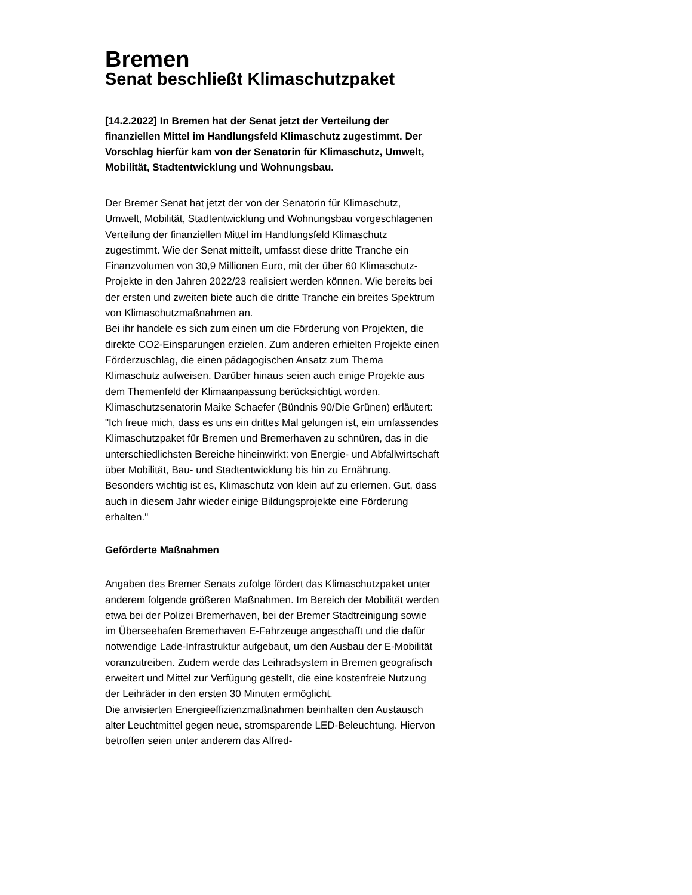Bremen
Senat beschließt Klimaschutzpaket
[14.2.2022] In Bremen hat der Senat jetzt der Verteilung der finanziellen Mittel im Handlungsfeld Klimaschutz zugestimmt. Der Vorschlag hierfür kam von der Senatorin für Klimaschutz, Umwelt, Mobilität, Stadtentwicklung und Wohnungsbau.
Der Bremer Senat hat jetzt der von der Senatorin für Klimaschutz, Umwelt, Mobilität, Stadtentwicklung und Wohnungsbau vorgeschlagenen Verteilung der finanziellen Mittel im Handlungsfeld Klimaschutz zugestimmt. Wie der Senat mitteilt, umfasst diese dritte Tranche ein Finanzvolumen von 30,9 Millionen Euro, mit der über 60 Klimaschutz-Projekte in den Jahren 2022/23 realisiert werden können. Wie bereits bei der ersten und zweiten biete auch die dritte Tranche ein breites Spektrum von Klimaschutzmaßnahmen an.
Bei ihr handele es sich zum einen um die Förderung von Projekten, die direkte CO2-Einsparungen erzielen. Zum anderen erhielten Projekte einen Förderzuschlag, die einen pädagogischen Ansatz zum Thema Klimaschutz aufweisen. Darüber hinaus seien auch einige Projekte aus dem Themenfeld der Klimaanpassung berücksichtigt worden.
Klimaschutzsenatorin Maike Schaefer (Bündnis 90/Die Grünen) erläutert: "Ich freue mich, dass es uns ein drittes Mal gelungen ist, ein umfassendes Klimaschutzpaket für Bremen und Bremerhaven zu schnüren, das in die unterschiedlichsten Bereiche hineinwirkt: von Energie- und Abfallwirtschaft über Mobilität, Bau- und Stadtentwicklung bis hin zu Ernährung. Besonders wichtig ist es, Klimaschutz von klein auf zu erlernen. Gut, dass auch in diesem Jahr wieder einige Bildungsprojekte eine Förderung erhalten."
Geförderte Maßnahmen
Angaben des Bremer Senats zufolge fördert das Klimaschutzpaket unter anderem folgende größeren Maßnahmen. Im Bereich der Mobilität werden etwa bei der Polizei Bremerhaven, bei der Bremer Stadtreinigung sowie im Überseehafen Bremerhaven E-Fahrzeuge angeschafft und die dafür notwendige Lade-Infrastruktur aufgebaut, um den Ausbau der E-Mobilität voranzutreiben. Zudem werde das Leihradsystem in Bremen geografisch erweitert und Mittel zur Verfügung gestellt, die eine kostenfreie Nutzung der Leihräder in den ersten 30 Minuten ermöglicht.
Die anvisierten Energieeffizienzmaßnahmen beinhalten den Austausch alter Leuchtmittel gegen neue, stromsparende LED-Beleuchtung. Hiervon betroffen seien unter anderem das Alfred-